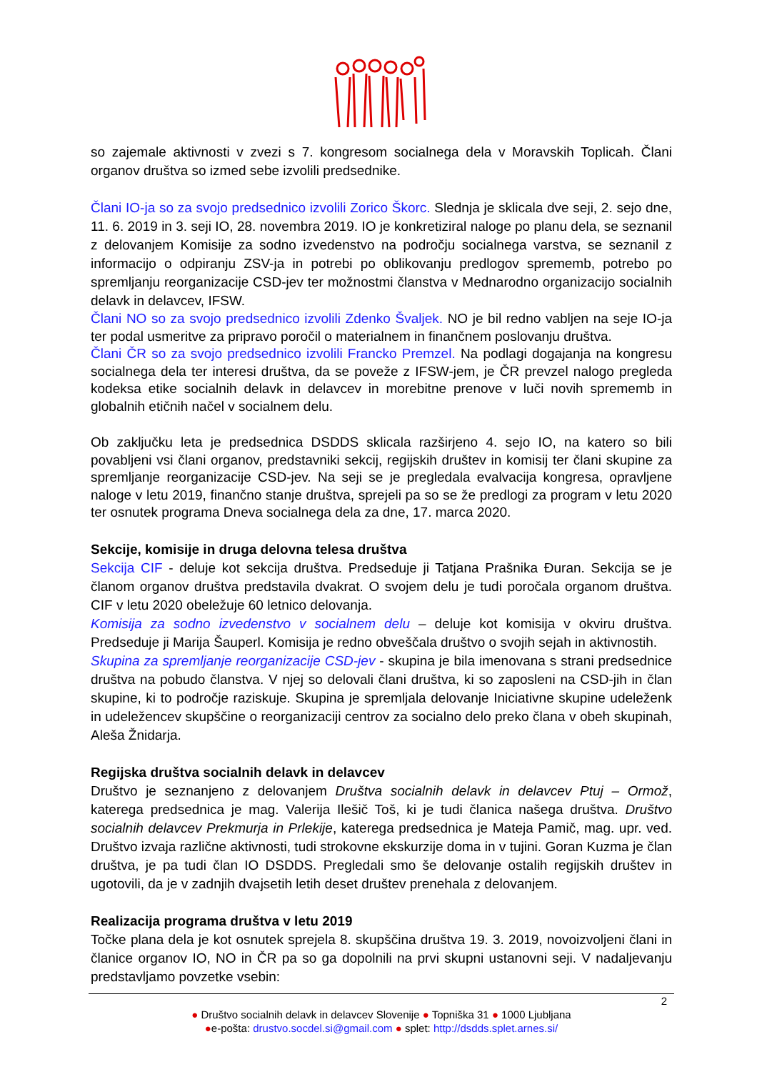so zajemale aktivnosti v zvezi s 7. kongresom socialnega dela v Moravskih Toplicah. Člani organov društva so izmed sebe izvolili predsednike.
Člani IO-ja so za svojo predsednico izvolili Zorico Škorc. Slednja je sklicala dve seji, 2. sejo dne, 11. 6. 2019 in 3. seji IO, 28. novembra 2019. IO je konkretiziral naloge po planu dela, se seznanil z delovanjem Komisije za sodno izvedenstvo na področju socialnega varstva, se seznanil z informacijo o odpiranju ZSV-ja in potrebi po oblikovanju predlogov sprememb, potrebo po spremljanju reorganizacije CSD-jev ter možnostmi članstva v Mednarodno organizacijo socialnih delavk in delavcev, IFSW.
Člani NO so za svojo predsednico izvolili Zdenko Švaljek. NO je bil redno vabljen na seje IO-ja ter podal usmeritve za pripravo poročil o materialnem in finančnem poslovanju društva.
Člani ČR so za svojo predsednico izvolili Francko Premzel. Na podlagi dogajanja na kongresu socialnega dela ter interesi društva, da se poveže z IFSW-jem, je ČR prevzel nalogo pregleda kodeksa etike socialnih delavk in delavcev in morebitne prenove v luči novih sprememb in globalnih etičnih načel v socialnem delu.
Ob zaključku leta je predsednica DSDDS sklicala razširjeno 4. sejo IO, na katero so bili povabljeni vsi člani organov, predstavniki sekcij, regijskih društev in komisij ter člani skupine za spremljanje reorganizacije CSD-jev. Na seji se je pregledala evalvacija kongresa, opravljene naloge v letu 2019, finančno stanje društva, sprejeli pa so se že predlogi za program v letu 2020 ter osnutek programa Dneva socialnega dela za dne, 17. marca 2020.
Sekcije, komisije in druga delovna telesa društva
Sekcija CIF - deluje kot sekcija društva. Predseduje ji Tatjana Prašnika Đuran. Sekcija se je članom organov društva predstavila dvakrat. O svojem delu je tudi poročala organom društva. CIF v letu 2020 obeležuje 60 letnico delovanja.
Komisija za sodno izvedenstvo v socialnem delu – deluje kot komisija v okviru društva. Predseduje ji Marija Šauperl. Komisija je redno obveščala društvo o svojih sejah in aktivnostih.
Skupina za spremljanje reorganizacije CSD-jev - skupina je bila imenovana s strani predsednice društva na pobudo članstva. V njej so delovali člani društva, ki so zaposleni na CSD-jih in član skupine, ki to področje raziskuje. Skupina je spremljala delovanje Iniciativne skupine udeleženk in udeležencev skupščine o reorganizaciji centrov za socialno delo preko člana v obeh skupinah, Aleša Žnidarja.
Regijska društva socialnih delavk in delavcev
Društvo je seznanjeno z delovanjem Društva socialnih delavk in delavcev Ptuj – Ormož, katerega predsednica je mag. Valerija Ilešič Toš, ki je tudi članica našega društva. Društvo socialnih delavcev Prekmurja in Prlekije, katerega predsednica je Mateja Pamič, mag. upr. ved. Društvo izvaja različne aktivnosti, tudi strokovne ekskurzije doma in v tujini. Goran Kuzma je član društva, je pa tudi član IO DSDDS. Pregledali smo še delovanje ostalih regijskih društev in ugotovili, da je v zadnjih dvajsetih letih deset društev prenehala z delovanjem.
Realizacija programa društva v letu 2019
Točke plana dela je kot osnutek sprejela 8. skupščina društva 19. 3. 2019, novoizvoljeni člani in članice organov IO, NO in ČR pa so ga dopolnili na prvi skupni ustanovni seji. V nadaljevanju predstavljamo povzetke vsebin:
2
● Društvo socialnih delavk in delavcev Slovenije ● Topniška 31 ● 1000 Ljubljana
●e-pošta: drustvo.socdel.si@gmail.com ● splet: http://dsdds.splet.arnes.si/